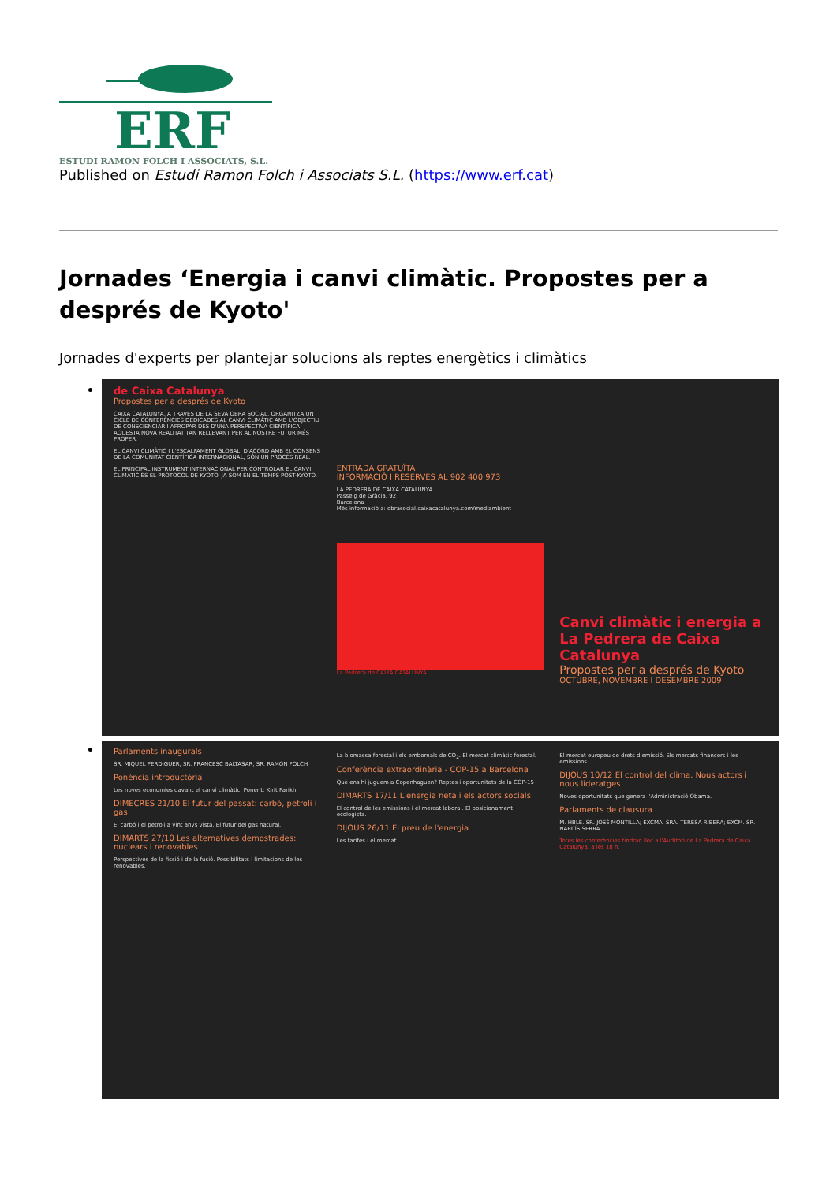ERF
ESTUDI RAMON FOLCH I ASSOCIATS, S.L.
Published on Estudi Ramon Folch i Associats S.L. (https://www.erf.cat)
Jornades ‘Energia i canvi climàtic. Propostes per a després de Kyoto'
Jornades d'experts per plantejar solucions als reptes energètics i climàtics
de Caixa Catalunya
Propostes per a després de Kyoto
CAIXA CATALUNYA, A TRAVÉS DE LA SEVA OBRA SOCIAL, ORGANITZA UN CICLE DE CONFERÈNCIES DEDICADES AL CANVI CLIMÀTIC AMB L'OBJECTIU DE CONSCIENCIAR I APROPAR DES D'UNA PERSPECTIVA CIENTÍFICA AQUESTA NOVA REALITAT TAN RELLEVANT PER AL NOSTRE FUTUR MÉS PROPER.
EL CANVI CLIMÀTIC I L'ESCALFAMENT GLOBAL, D'ACORD AMB EL CONSENS DE LA COMUNITAT CIENTÍFICA INTERNACIONAL, SÓN UN PROCÉS REAL.
EL PRINCIPAL INSTRUMENT INTERNACIONAL PER CONTROLAR EL CANVI CLIMÀTIC ÉS EL PROTOCOL DE KYOTO. JA SOM EN EL TEMPS POST-KYOTO.
ENTRADA GRATUÏTA
INFORMACIÓ I RESERVES AL 902 400 973
LA PEDRERA DE CAIXA CATALUNYA
Passeig de Gràcia, 92
Barcelona
Més informació a: obrasocial.caixacatalunya.com/mediambient
La Pedrera de CAIXA CATALUNYA
Canvi climàtic i energia a La Pedrera de Caixa Catalunya
Propostes per a després de Kyoto
OCTUBRE, NOVEMBRE I DESEMBRE 2009
Parlaments inaugurals
SR. MIQUEL PERDIGUER, SR. FRANCESC BALTASAR, SR. RAMON FOLCH
Ponència introductòria
Les noves economies davant el canvi climàtic. Ponent: Kirit Parikh
DIMECRES 21/10 El futur del passat: carbó, petroli i gas
El carbó i el petroli a vint anys vista. El futur del gas natural.
DIMARTS 27/10 Les alternatives demostrades: nuclears i renovables
Perspectives de la fissió i de la fusió. Possibilitats i limitacions de les renovables.
La biomassa forestal i els embornals de CO<sub>2</sub>. El mercat climàtic forestal.
Conferència extraordinària - COP-15 a Barcelona
Què ens hi juguem a Copenhaguen? Reptes i oportunitats de la COP-15
DIMARTS 17/11 L'energia neta i els actors socials
El control de les emissions i el mercat laboral. El posicionament ecologista.
DIJOUS 26/11 El preu de l'energia
Les tarifes i el mercat.
El mercat europeu de drets d'emissió. Els mercats financers i les emissions.
DIJOUS 10/12 El control del clima. Nous actors i nous lideratges
Noves oportunitats que genera l'Administració Obama.
Parlaments de clausura
M. HBLE. SR. JOSÉ MONTILLA; EXCMA. SRA. TERESA RIBERA; EXCM. SR. NARCÍS SERRA
Totes les conferències tindran lloc a l'Auditori de La Pedrera de Caixa Catalunya, a les 18 h.